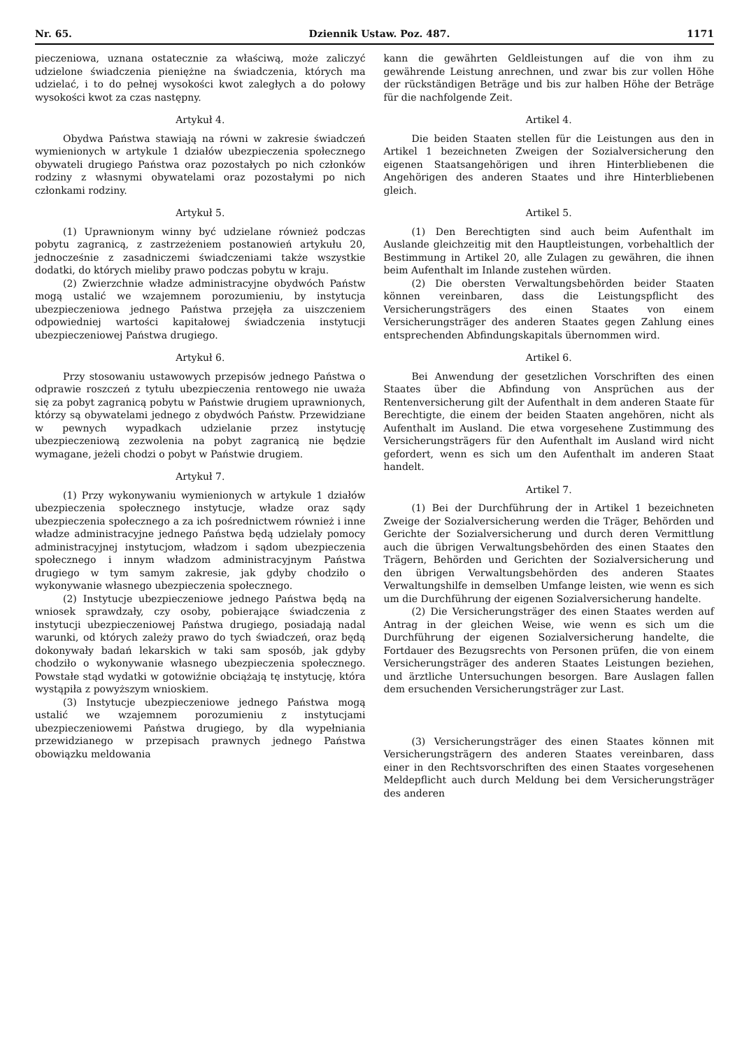Nr. 65. Dziennik Ustaw. Poz. 487. 1171
pieczeniowa, uznana ostatecznie za właściwą, może zaliczyć udzielone świadczenia pieniężne na świadczenia, których ma udzielać, i to do pełnej wysokości kwot zaległych a do połowy wysokości kwot za czas następny.
Artykuł 4.
Obydwa Państwa stawiają na równi w zakresie świadczeń wymienionych w artykule 1 działów ubezpieczenia społecznego obywateli drugiego Państwa oraz pozostałych po nich członków rodziny z własnymi obywatelami oraz pozostałymi po nich członkami rodziny.
Artykuł 5.
(1) Uprawnionym winny być udzielane również podczas pobytu zagranicą, z zastrzeżeniem postanowień artykułu 20, jednocześnie z zasadniczemi świadczeniami także wszystkie dodatki, do których mieliby prawo podczas pobytu w kraju.
(2) Zwierzchnie władze administracyjne obydwóch Państw mogą ustalić we wzajemnem porozumieniu, by instytucja ubezpieczeniowa jednego Państwa przejęła za uiszczeniem odpowiedniej wartości kapitałowej świadczenia instytucji ubezpieczeniowej Państwa drugiego.
Artykuł 6.
Przy stosowaniu ustawowych przepisów jednego Państwa o odprawie roszczeń z tytułu ubezpieczenia rentowego nie uważa się za pobyt zagranicą pobytu w Państwie drugiem uprawnionych, którzy są obywatelami jednego z obydwóch Państw. Przewidziane w pewnych wypadkach udzielanie przez instytucję ubezpieczeniową zezwolenia na pobyt zagranicą nie będzie wymagane, jeżeli chodzi o pobyt w Państwie drugiem.
Artykuł 7.
(1) Przy wykonywaniu wymienionych w artykule 1 działów ubezpieczenia społecznego instytucje, władze oraz sądy ubezpieczenia społecznego a za ich pośrednictwem również i inne władze administracyjne jednego Państwa będą udzielały pomocy administracyjnej instytucjom, władzom i sądom ubezpieczenia społecznego i innym władzom administracyjnym Państwa drugiego w tym samym zakresie, jak gdyby chodziło o wykonywanie własnego ubezpieczenia społecznego.
(2) Instytucje ubezpieczeniowe jednego Państwa będą na wniosek sprawdzały, czy osoby, pobierające świadczenia z instytucji ubezpieczeniowej Państwa drugiego, posiadają nadal warunki, od których zależy prawo do tych świadczeń, oraz będą dokonywały badań lekarskich w taki sam sposób, jak gdyby chodziło o wykonywanie własnego ubezpieczenia społecznego. Powstałe stąd wydatki w gotowiźnie obciążają tę instytucję, która wystąpiła z powyższym wnioskiem.
(3) Instytucje ubezpieczeniowe jednego Państwa mogą ustalić we wzajemnem porozumieniu z instytucjami ubezpieczeniowemi Państwa drugiego, by dla wypełniania przewidzianego w przepisach prawnych jednego Państwa obowiązku meldowania
kann die gewährten Geldleistungen auf die von ihm zu gewährende Leistung anrechnen, und zwar bis zur vollen Höhe der rückständigen Beträge und bis zur halben Höhe der Beträge für die nachfolgende Zeit.
Artikel 4.
Die beiden Staaten stellen für die Leistungen aus den in Artikel 1 bezeichneten Zweigen der Sozialversicherung den eigenen Staatsangehörigen und ihren Hinterbliebenen die Angehörigen des anderen Staates und ihre Hinterbliebenen gleich.
Artikel 5.
(1) Den Berechtigten sind auch beim Aufenthalt im Auslande gleichzeitig mit den Hauptleistungen, vorbehaltlich der Bestimmung in Artikel 20, alle Zulagen zu gewähren, die ihnen beim Aufenthalt im Inlande zustehen würden.
(2) Die obersten Verwaltungsbehörden beider Staaten können vereinbaren, dass die Leistungspflicht des Versicherungsträgers des einen Staates von einem Versicherungsträger des anderen Staates gegen Zahlung eines entsprechenden Abfindungskapitals übernommen wird.
Artikel 6.
Bei Anwendung der gesetzlichen Vorschriften des einen Staates über die Abfindung von Ansprüchen aus der Rentenversicherung gilt der Aufenthalt in dem anderen Staate für Berechtigte, die einem der beiden Staaten angehören, nicht als Aufenthalt im Ausland. Die etwa vorgesehene Zustimmung des Versicherungsträgers für den Aufenthalt im Ausland wird nicht gefordert, wenn es sich um den Aufenthalt im anderen Staat handelt.
Artikel 7.
(1) Bei der Durchführung der in Artikel 1 bezeichneten Zweige der Sozialversicherung werden die Träger, Behörden und Gerichte der Sozialversicherung und durch deren Vermittlung auch die übrigen Verwaltungsbehörden des einen Staates den Trägern, Behörden und Gerichten der Sozialversicherung und den übrigen Verwaltungsbehörden des anderen Staates Verwaltungshilfe in demselben Umfange leisten, wie wenn es sich um die Durchführung der eigenen Sozialversicherung handelte.
(2) Die Versicherungsträger des einen Staates werden auf Antrag in der gleichen Weise, wie wenn es sich um die Durchführung der eigenen Sozialversicherung handelte, die Fortdauer des Bezugsrechts von Personen prüfen, die von einem Versicherungsträger des anderen Staates Leistungen beziehen, und ärztliche Untersuchungen besorgen. Bare Auslagen fallen dem ersuchenden Versicherungsträger zur Last.
(3) Versicherungsträger des einen Staates können mit Versicherungsträgern des anderen Staates vereinbaren, dass einer in den Rechtsvorschriften des einen Staates vorgesehenen Meldepflicht auch durch Meldung bei dem Versicherungsträger des anderen